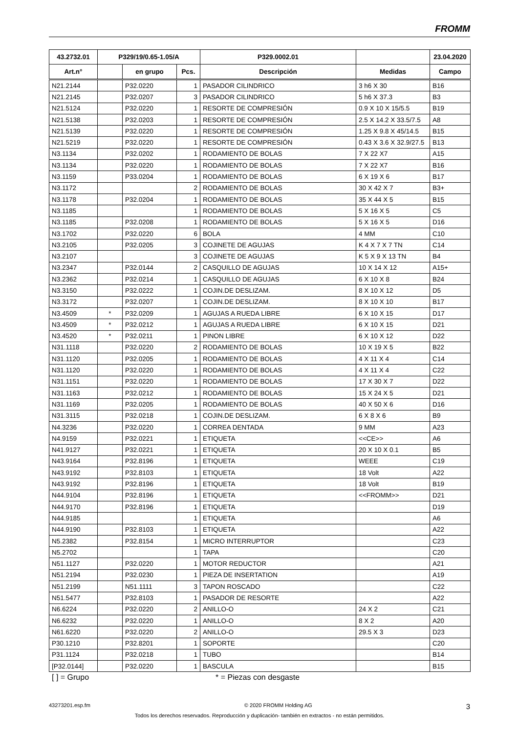FROMM
| 43.2732.01 | P329/19/0.65-1.05/A | | | P329.0002.01 | | 23.04.2020 |
| --- | --- | --- | --- | --- | --- | --- |
| Art.n° | | en grupo | Pcs. | Descripción | Medidas | Campo |
| N21.2144 | | P32.0220 | 1 | PASADOR CILINDRICO | 3 h6 X 30 | B16 |
| N21.2145 | | P32.0207 | 3 | PASADOR CILINDRICO | 5 h6 X 37.3 | B3 |
| N21.5124 | | P32.0220 | 1 | RESORTE DE COMPRESIÓN | 0.9 X 10 X 15/5.5 | B19 |
| N21.5138 | | P32.0203 | 1 | RESORTE DE COMPRESIÓN | 2.5 X 14.2 X 33.5/7.5 | A8 |
| N21.5139 | | P32.0220 | 1 | RESORTE DE COMPRESIÓN | 1.25 X 9.8 X 45/14.5 | B15 |
| N21.5219 | | P32.0220 | 1 | RESORTE DE COMPRESIÓN | 0.43 X 3.6 X 32.9/27.5 | B13 |
| N3.1134 | | P32.0202 | 1 | RODAMIENTO DE BOLAS | 7 X 22 X7 | A15 |
| N3.1134 | | P32.0220 | 1 | RODAMIENTO DE BOLAS | 7 X 22 X7 | B16 |
| N3.1159 | | P33.0204 | 1 | RODAMIENTO DE BOLAS | 6 X 19 X 6 | B17 |
| N3.1172 | | | 2 | RODAMIENTO DE BOLAS | 30 X 42 X 7 | B3+ |
| N3.1178 | | P32.0204 | 1 | RODAMIENTO DE BOLAS | 35 X 44 X 5 | B15 |
| N3.1185 | | | 1 | RODAMIENTO DE BOLAS | 5 X 16 X 5 | C5 |
| N3.1185 | | P32.0208 | 1 | RODAMIENTO DE BOLAS | 5 X 16 X 5 | D16 |
| N3.1702 | | P32.0220 | 6 | BOLA | 4 MM | C10 |
| N3.2105 | | P32.0205 | 3 | COJINETE DE AGUJAS | K 4 X 7 X 7 TN | C14 |
| N3.2107 | | | 3 | COJINETE DE AGUJAS | K 5 X 9 X 13 TN | B4 |
| N3.2347 | | P32.0144 | 2 | CASQUILLO DE AGUJAS | 10 X 14 X 12 | A15+ |
| N3.2362 | | P32.0214 | 1 | CASQUILLO DE AGUJAS | 6 X 10 X 8 | B24 |
| N3.3150 | | P32.0222 | 1 | COJIN.DE DESLIZAM. | 8 X 10 X 12 | D5 |
| N3.3172 | | P32.0207 | 1 | COJIN.DE DESLIZAM. | 8 X 10 X 10 | B17 |
| N3.4509 | * | P32.0209 | 1 | AGUJAS A RUEDA LIBRE | 6 X 10 X 15 | D17 |
| N3.4509 | * | P32.0212 | 1 | AGUJAS A RUEDA LIBRE | 6 X 10 X 15 | D21 |
| N3.4520 | * | P32.0211 | 1 | PINON LIBRE | 6 X 10 X 12 | D22 |
| N31.1118 | | P32.0220 | 2 | RODAMIENTO DE BOLAS | 10 X 19 X 5 | B22 |
| N31.1120 | | P32.0205 | 1 | RODAMIENTO DE BOLAS | 4 X 11 X 4 | C14 |
| N31.1120 | | P32.0220 | 1 | RODAMIENTO DE BOLAS | 4 X 11 X 4 | C22 |
| N31.1151 | | P32.0220 | 1 | RODAMIENTO DE BOLAS | 17 X 30 X 7 | D22 |
| N31.1163 | | P32.0212 | 1 | RODAMIENTO DE BOLAS | 15 X 24 X 5 | D21 |
| N31.1169 | | P32.0205 | 1 | RODAMIENTO DE BOLAS | 40 X 50 X 6 | D16 |
| N31.3115 | | P32.0218 | 1 | COJIN.DE DESLIZAM. | 6 X 8 X 6 | B9 |
| N4.3236 | | P32.0220 | 1 | CORREA DENTADA | 9 MM | A23 |
| N4.9159 | | P32.0221 | 1 | ETIQUETA | <<CE>> | A6 |
| N41.9127 | | P32.0221 | 1 | ETIQUETA | 20 X 10 X 0.1 | B5 |
| N43.9164 | | P32.8196 | 1 | ETIQUETA | WEEE | C19 |
| N43.9192 | | P32.8103 | 1 | ETIQUETA | 18 Volt | A22 |
| N43.9192 | | P32.8196 | 1 | ETIQUETA | 18 Volt | B19 |
| N44.9104 | | P32.8196 | 1 | ETIQUETA | <<FROMM>> | D21 |
| N44.9170 | | P32.8196 | 1 | ETIQUETA | | D19 |
| N44.9185 | | | 1 | ETIQUETA | | A6 |
| N44.9190 | | P32.8103 | 1 | ETIQUETA | | A22 |
| N5.2382 | | P32.8154 | 1 | MICRO INTERRUPTOR | | C23 |
| N5.2702 | | | 1 | TAPA | | C20 |
| N51.1127 | | P32.0220 | 1 | MOTOR REDUCTOR | | A21 |
| N51.2194 | | P32.0230 | 1 | PIEZA DE INSERTATION | | A19 |
| N51.2199 | | N51.1111 | 3 | TAPON ROSCADO | | C22 |
| N51.5477 | | P32.8103 | 1 | PASADOR DE RESORTE | | A22 |
| N6.6224 | | P32.0220 | 2 | ANILLO-O | 24 X 2 | C21 |
| N6.6232 | | P32.0220 | 1 | ANILLO-O | 8 X 2 | A20 |
| N61.6220 | | P32.0220 | 2 | ANILLO-O | 29.5 X 3 | D23 |
| P30.1210 | | P32.8201 | 1 | SOPORTE | | C20 |
| P31.1124 | | P32.0218 | 1 | TUBO | | B14 |
| [P32.0144] | | P32.0220 | 1 | BASCULA | | B15 |
[ ] = Grupo * = Piezas con desgaste
43273201.esp.fm © 2020 FROMM Holding AG 3
Todos los derechos reservados. Reproducción y duplicación- también en extractos - no están permitidos.